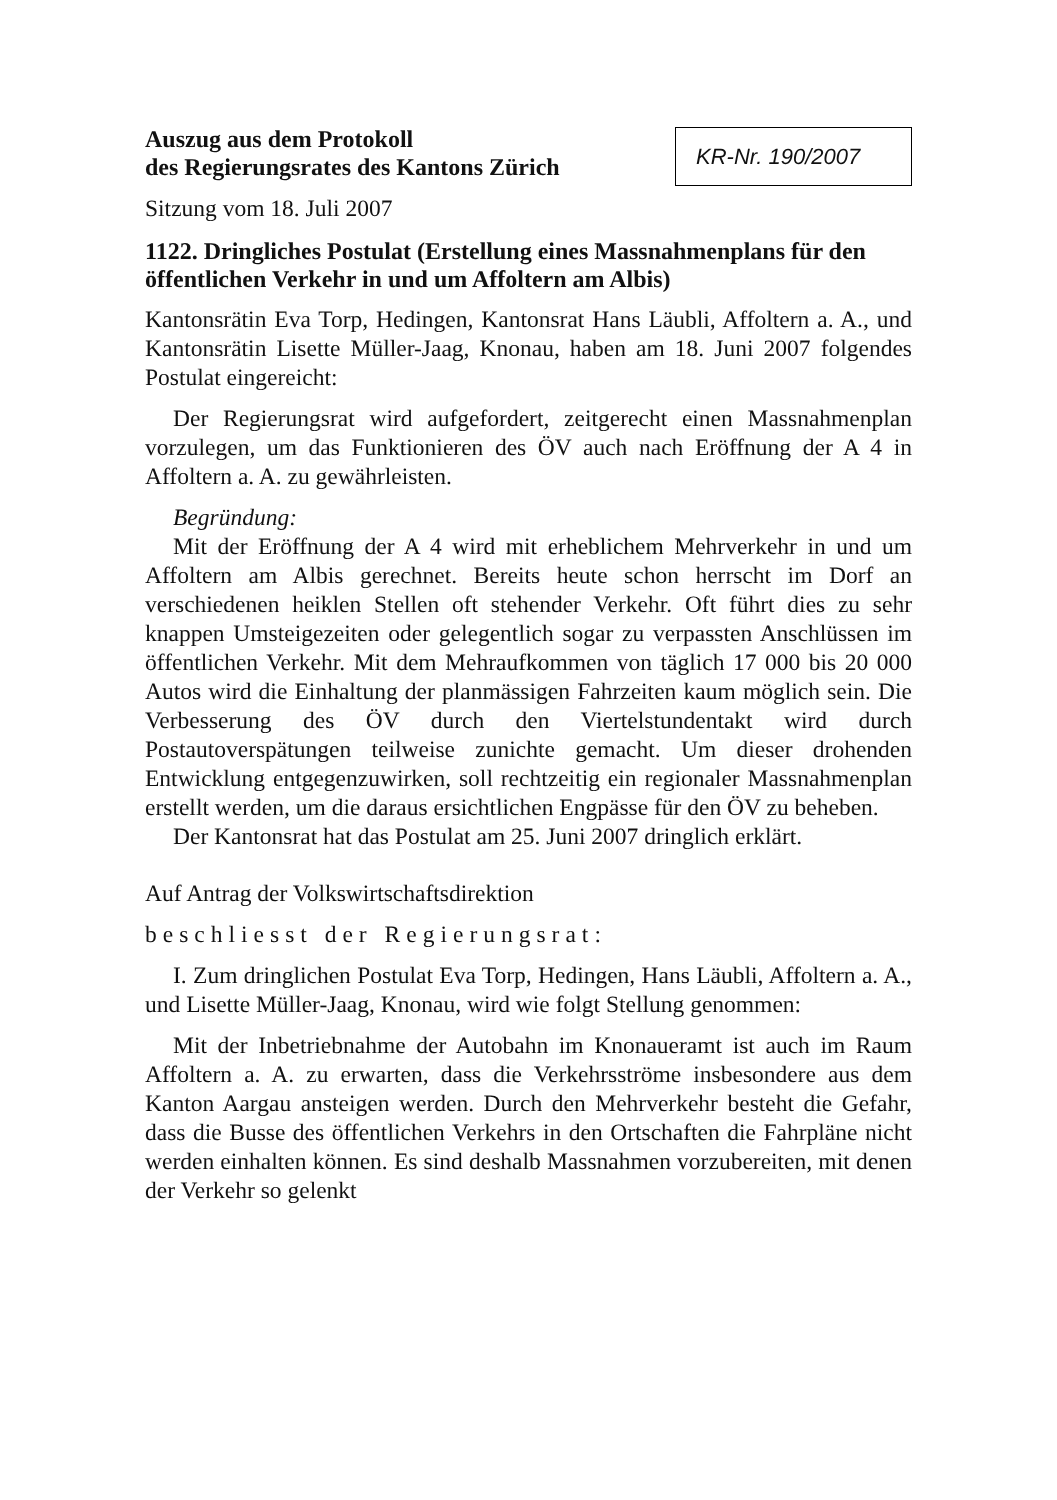Auszug aus dem Protokoll
des Regierungsrates des Kantons Zürich
KR-Nr. 190/2007
Sitzung vom 18. Juli 2007
1122. Dringliches Postulat (Erstellung eines Massnahmenplans für den öffentlichen Verkehr in und um Affoltern am Albis)
Kantonsrätin Eva Torp, Hedingen, Kantonsrat Hans Läubli, Affoltern a. A., und Kantonsrätin Lisette Müller-Jaag, Knonau, haben am 18. Juni 2007 folgendes Postulat eingereicht:
Der Regierungsrat wird aufgefordert, zeitgerecht einen Massnahmenplan vorzulegen, um das Funktionieren des ÖV auch nach Eröffnung der A 4 in Affoltern a. A. zu gewährleisten.
Begründung:
Mit der Eröffnung der A 4 wird mit erheblichem Mehrverkehr in und um Affoltern am Albis gerechnet. Bereits heute schon herrscht im Dorf an verschiedenen heiklen Stellen oft stehender Verkehr. Oft führt dies zu sehr knappen Umsteigezeiten oder gelegentlich sogar zu verpassten Anschlüssen im öffentlichen Verkehr. Mit dem Mehraufkommen von täglich 17 000 bis 20 000 Autos wird die Einhaltung der planmässigen Fahrzeiten kaum möglich sein. Die Verbesserung des ÖV durch den Viertelstundentakt wird durch Postautoverspätungen teilweise zunichte gemacht. Um dieser drohenden Entwicklung entgegenzuwirken, soll rechtzeitig ein regionaler Massnahmenplan erstellt werden, um die daraus ersichtlichen Engpässe für den ÖV zu beheben.
Der Kantonsrat hat das Postulat am 25. Juni 2007 dringlich erklärt.
Auf Antrag der Volkswirtschaftsdirektion
beschliesst der Regierungsrat:
I. Zum dringlichen Postulat Eva Torp, Hedingen, Hans Läubli, Affoltern a. A., und Lisette Müller-Jaag, Knonau, wird wie folgt Stellung genommen:
Mit der Inbetriebnahme der Autobahn im Knonaueramt ist auch im Raum Affoltern a. A. zu erwarten, dass die Verkehrsströme insbesondere aus dem Kanton Aargau ansteigen werden. Durch den Mehrverkehr besteht die Gefahr, dass die Busse des öffentlichen Verkehrs in den Ortschaften die Fahrpläne nicht werden einhalten können. Es sind deshalb Massnahmen vorzubereiten, mit denen der Verkehr so gelenkt